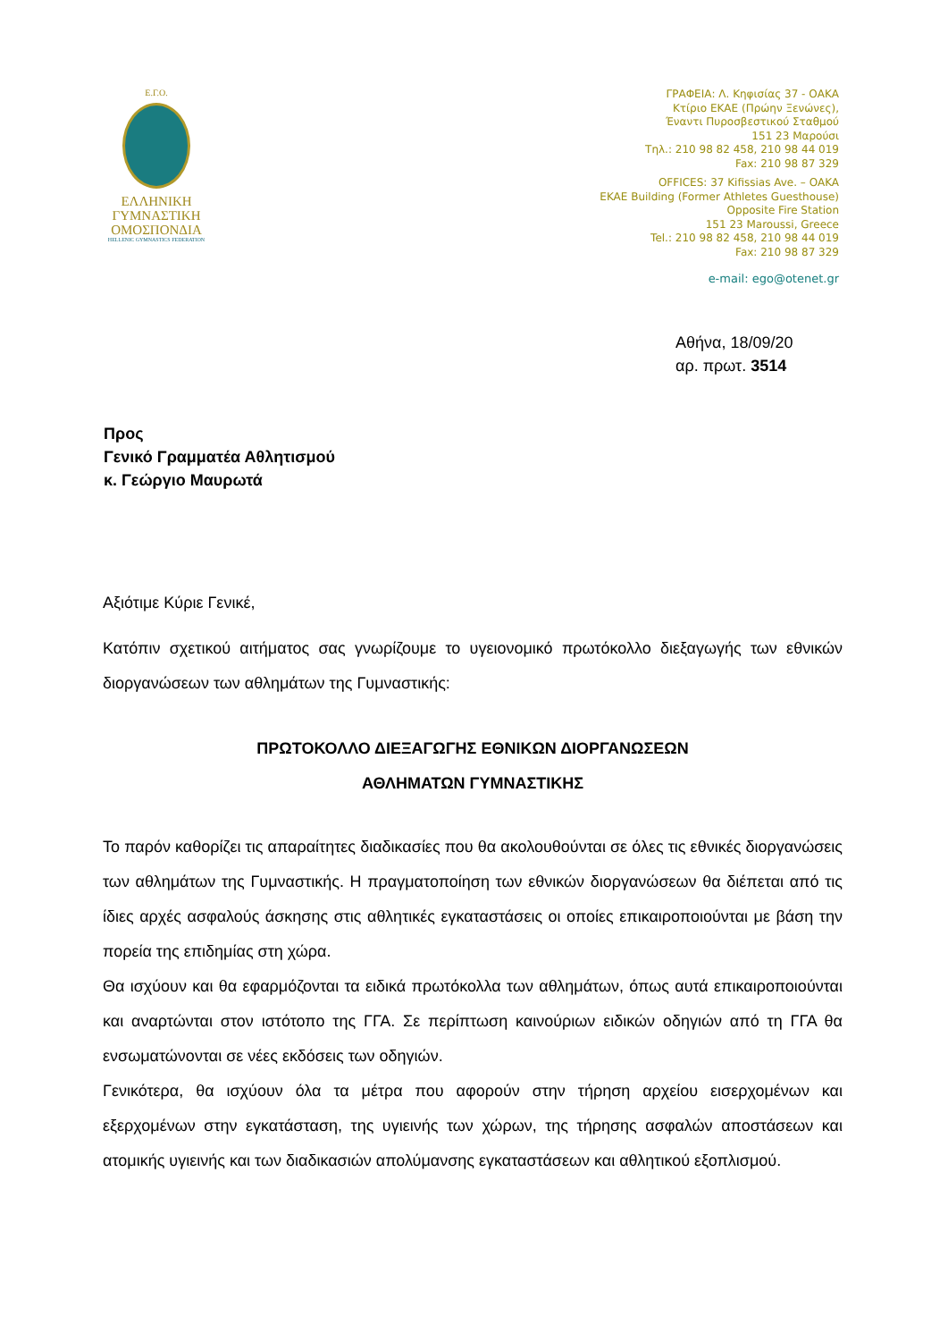Ε.Γ.Ο.
ΕΛΛΗΝΙΚΗ
ΓΥΜΝΑΣΤΙΚΗ
ΟΜΟΣΠΟΝΔΙΑ
HELLENIC GYMNASTICS FEDERATION
ΓΡΑΦΕΙΑ: Λ. Κηφισίας 37 - ΟΑΚΑ
Κτίριο ΕΚΑΕ (Πρώην Ξενώνες),
Έναντι Πυροσβεστικού Σταθμού
151 23 Μαρούσι
Τηλ.: 210 98 82 458, 210 98 44 019
Fax: 210 98 87 329
OFFICES: 37 Kifissias Ave. – OAKA
EKAE Building (Former Athletes Guesthouse)
Opposite Fire Station
151 23 Maroussi, Greece
Tel.: 210 98 82 458, 210 98 44 019
Fax: 210 98 87 329
e-mail: ego@otenet.gr
Αθήνα, 18/09/20
αρ. πρωτ. 3514
Προς
Γενικό Γραμματέα Αθλητισμού
κ. Γεώργιο Μαυρωτά
Αξιότιμε Κύριε Γενικέ,
Κατόπιν σχετικού αιτήματος σας γνωρίζουμε το υγειονομικό πρωτόκολλο διεξαγωγής των εθνικών διοργανώσεων των αθλημάτων της Γυμναστικής:
ΠΡΩΤΟΚΟΛΛΟ ΔΙΕΞΑΓΩΓΗΣ ΕΘΝΙΚΩΝ ΔΙΟΡΓΑΝΩΣΕΩΝ
ΑΘΛΗΜΑΤΩΝ ΓΥΜΝΑΣΤΙΚΗΣ
Το παρόν καθορίζει τις απαραίτητες διαδικασίες που θα ακολουθούνται σε όλες τις εθνικές διοργανώσεις των αθλημάτων της Γυμναστικής. Η πραγματοποίηση των εθνικών διοργανώσεων θα διέπεται από τις ίδιες αρχές ασφαλούς άσκησης στις αθλητικές εγκαταστάσεις οι οποίες επικαιροποιούνται με βάση την πορεία της επιδημίας στη χώρα.
Θα ισχύουν και θα εφαρμόζονται τα ειδικά πρωτόκολλα των αθλημάτων, όπως αυτά επικαιροποιούνται και αναρτώνται στον ιστότοπο της ΓΓΑ. Σε περίπτωση καινούριων ειδικών οδηγιών από τη ΓΓΑ θα ενσωματώνονται σε νέες εκδόσεις των οδηγιών.
Γενικότερα, θα ισχύουν όλα τα μέτρα που αφορούν στην τήρηση αρχείου εισερχομένων και εξερχομένων στην εγκατάσταση, της υγιεινής των χώρων, της τήρησης ασφαλών αποστάσεων και ατομικής υγιεινής και των διαδικασιών απολύμανσης εγκαταστάσεων και αθλητικού εξοπλισμού.